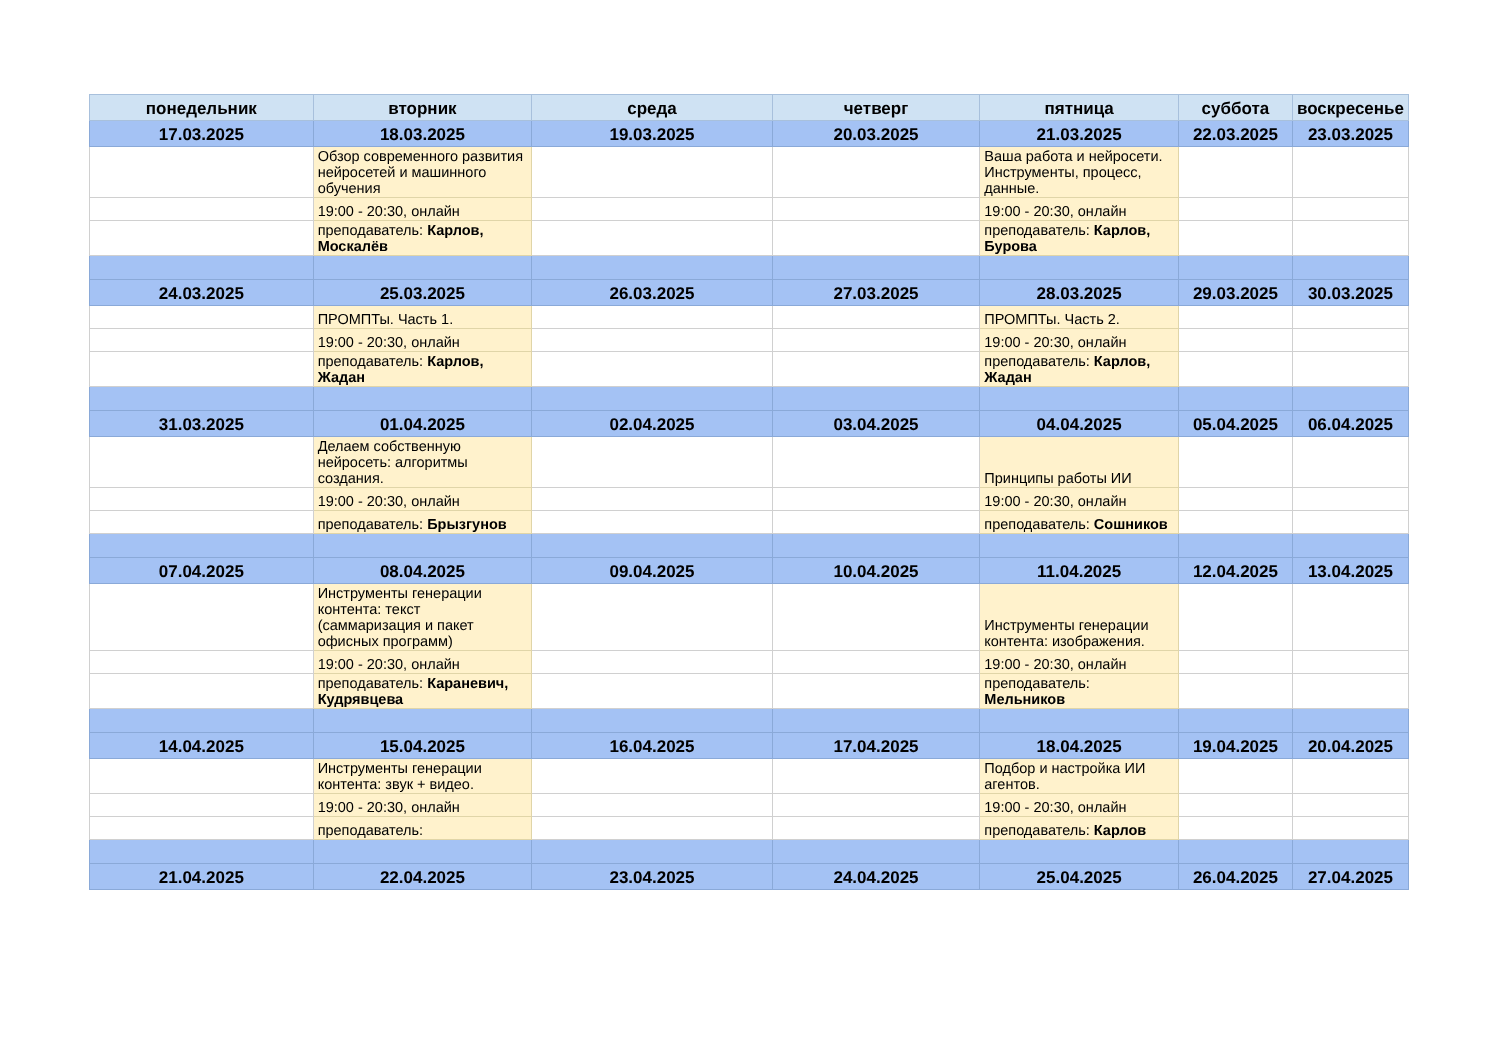| понедельник | вторник | среда | четверг | пятница | суббота | воскресенье |
| --- | --- | --- | --- | --- | --- | --- |
| 17.03.2025 | 18.03.2025 | 19.03.2025 | 20.03.2025 | 21.03.2025 | 22.03.2025 | 23.03.2025 |
| | Обзор современного развития нейросетей и машинного обучения | | | Ваша работа и нейросети. Инструменты, процесс, данные. | | |
| | 19:00 - 20:30, онлайн | | | 19:00 - 20:30, онлайн | | |
| | преподаватель: Карлов, Москалёв | | | преподаватель: Карлов, Бурова | | |
| 24.03.2025 | 25.03.2025 | 26.03.2025 | 27.03.2025 | 28.03.2025 | 29.03.2025 | 30.03.2025 |
| | ПРОМПТы. Часть 1. | | | ПРОМПТы. Часть 2. | | |
| | 19:00 - 20:30, онлайн | | | 19:00 - 20:30, онлайн | | |
| | преподаватель: Карлов, Жадан | | | преподаватель: Карлов, Жадан | | |
| 31.03.2025 | 01.04.2025 | 02.04.2025 | 03.04.2025 | 04.04.2025 | 05.04.2025 | 06.04.2025 |
| | Делаем собственную нейросеть: алгоритмы создания. | | | Принципы работы ИИ | | |
| | 19:00 - 20:30, онлайн | | | 19:00 - 20:30, онлайн | | |
| | преподаватель: Брызгунов | | | преподаватель: Сошников | | |
| 07.04.2025 | 08.04.2025 | 09.04.2025 | 10.04.2025 | 11.04.2025 | 12.04.2025 | 13.04.2025 |
| | Инструменты генерации контента: текст (саммаризация и пакет офисных программ) | | | Инструменты генерации контента: изображения. | | |
| | 19:00 - 20:30, онлайн | | | 19:00 - 20:30, онлайн | | |
| | преподаватель: Караневич, Кудрявцева | | | преподаватель: Мельников | | |
| 14.04.2025 | 15.04.2025 | 16.04.2025 | 17.04.2025 | 18.04.2025 | 19.04.2025 | 20.04.2025 |
| | Инструменты генерации контента: звук + видео. | | | Подбор и настройка ИИ агентов. | | |
| | 19:00 - 20:30, онлайн | | | 19:00 - 20:30, онлайн | | |
| | преподаватель: | | | преподаватель: Карлов | | |
| 21.04.2025 | 22.04.2025 | 23.04.2025 | 24.04.2025 | 25.04.2025 | 26.04.2025 | 27.04.2025 |